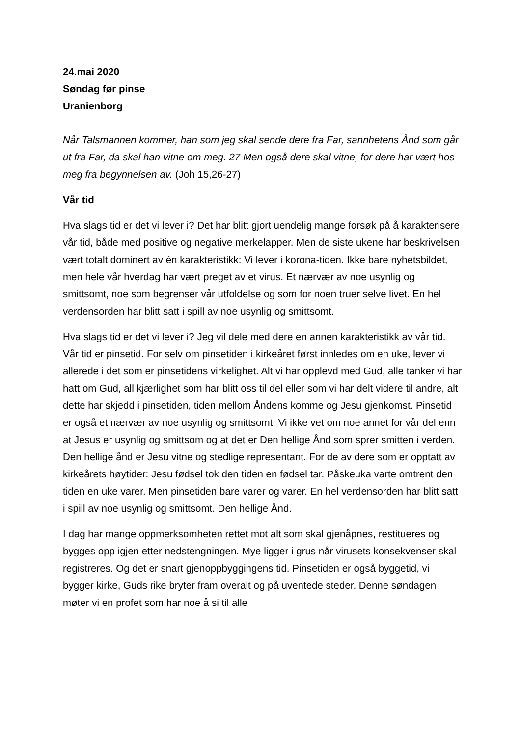24.mai 2020
Søndag før pinse
Uranienborg
Når Talsmannen kommer, han som jeg skal sende dere fra Far, sannhetens Ånd som går ut fra Far, da skal han vitne om meg. 27 Men også dere skal vitne, for dere har vært hos meg fra begynnelsen av. (Joh 15,26-27)
Vår tid
Hva slags tid er det vi lever i? Det har blitt gjort uendelig mange forsøk på å karakterisere vår tid, både med positive og negative merkelapper. Men de siste ukene har beskrivelsen vært totalt dominert av én karakteristikk: Vi lever i korona-tiden. Ikke bare nyhetsbildet, men hele vår hverdag har vært preget av et virus. Et nærvær av noe usynlig og smittsomt, noe som begrenser vår utfoldelse og som for noen truer selve livet. En hel verdensorden har blitt satt i spill av noe usynlig og smittsomt.
Hva slags tid er det vi lever i? Jeg vil dele med dere en annen karakteristikk av vår tid. Vår tid er pinsetid. For selv om pinsetiden i kirkeåret først innledes om en uke, lever vi allerede i det som er pinsetidens virkelighet. Alt vi har opplevd med Gud, alle tanker vi har hatt om Gud, all kjærlighet som har blitt oss til del eller som vi har delt videre til andre, alt dette har skjedd i pinsetiden, tiden mellom Åndens komme og Jesu gjenkomst. Pinsetid er også et nærvær av noe usynlig og smittsomt. Vi ikke vet om noe annet for vår del enn at Jesus er usynlig og smittsom og at det er Den hellige Ånd som sprer smitten i verden. Den hellige ånd er Jesu vitne og stedlige representant. For de av dere som er opptatt av kirkeårets høytider: Jesu fødsel tok den tiden en fødsel tar. Påskeuka varte omtrent den tiden en uke varer. Men pinsetiden bare varer og varer. En hel verdensorden har blitt satt i spill av noe usynlig og smittsomt. Den hellige Ånd.
I dag har mange oppmerksomheten rettet mot alt som skal gjenåpnes, restitueres og bygges opp igjen etter nedstengningen. Mye ligger i grus når virusets konsekvenser skal registreres. Og det er snart gjenoppbyggingens tid. Pinsetiden er også byggetid, vi bygger kirke, Guds rike bryter fram overalt og på uventede steder. Denne søndagen møter vi en profet som har noe å si til alle